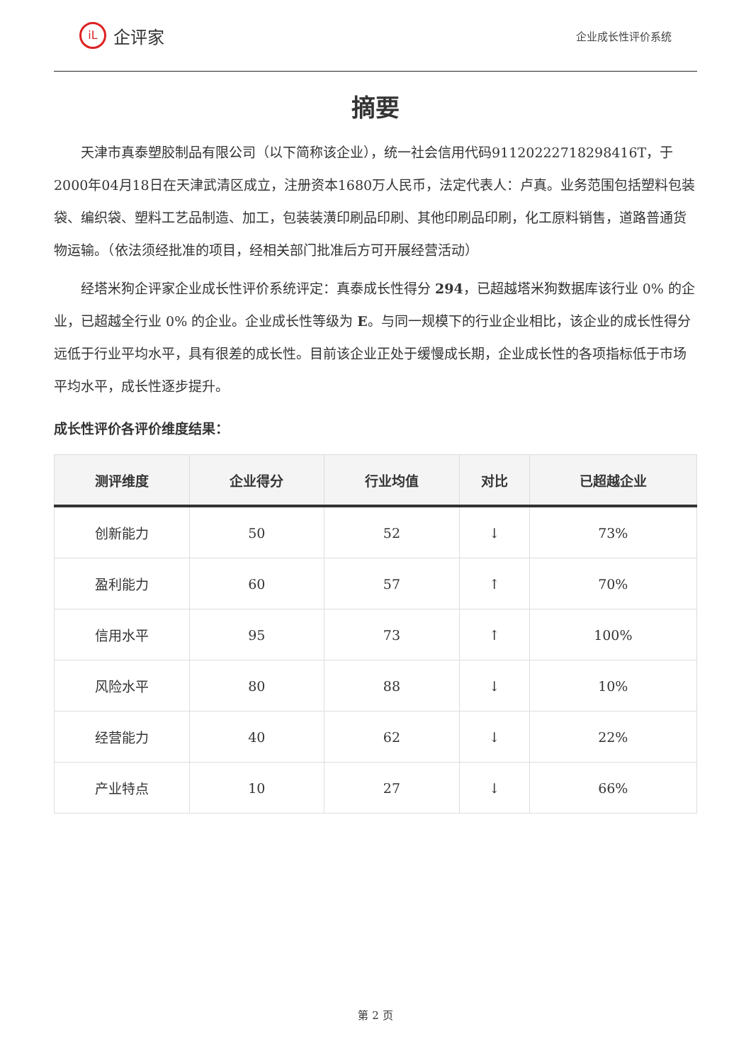iL 企评家
企业成长性评价系统
摘要
天津市真泰塑胶制品有限公司（以下简称该企业），统一社会信用代码91120222718298416T，于2000年04月18日在天津武清区成立，注册资本1680万人民币，法定代表人：卢真。业务范围包括塑料包装袋、编织袋、塑料工艺品制造、加工，包装装潢印刷品印刷、其他印刷品印刷，化工原料销售，道路普通货物运输。（依法须经批准的项目，经相关部门批准后方可开展经营活动）
经塔米狗企评家企业成长性评价系统评定：真泰成长性得分 294，已超越塔米狗数据库该行业 0% 的企业，已超越全行业 0% 的企业。企业成长性等级为 E。与同一规模下的行业企业相比，该企业的成长性得分远低于行业平均水平，具有很差的成长性。目前该企业正处于缓慢成长期，企业成长性的各项指标低于市场平均水平，成长性逐步提升。
成长性评价各评价维度结果：
| 测评维度 | 企业得分 | 行业均值 | 对比 | 已超越企业 |
| --- | --- | --- | --- | --- |
| 创新能力 | 50 | 52 | ↓ | 73% |
| 盈利能力 | 60 | 57 | ↑ | 70% |
| 信用水平 | 95 | 73 | ↑ | 100% |
| 风险水平 | 80 | 88 | ↓ | 10% |
| 经营能力 | 40 | 62 | ↓ | 22% |
| 产业特点 | 10 | 27 | ↓ | 66% |
第 2 页